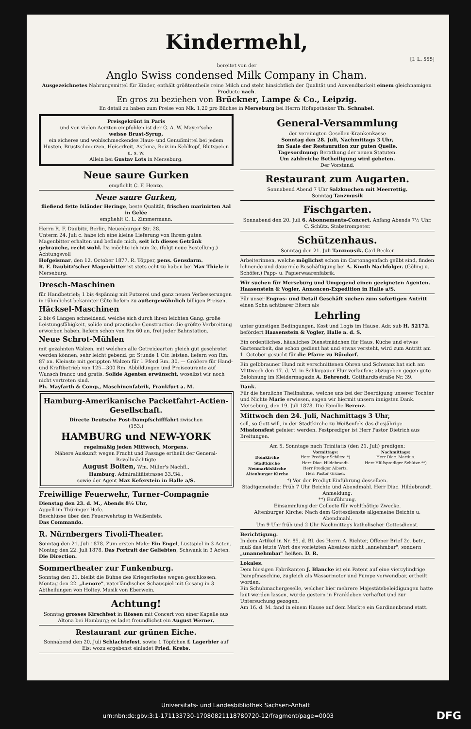Kindermehl,
[I. L. 555]
bereitet von der
Anglo Swiss condensed Milk Company in Cham.
Ausgezeichnetes Nahrungsmittel für Kinder, enthält größtentheils reine Milch und steht hinsichtlich der Qualität und Anwendbarkeit einem gleichnamigen Producte nach.
En gros zu beziehen von Brückner, Lampe & Co., Leipzig.
En detail zu haben zum Preise von Mk. 1,20 pro Büchse in Merseburg bei Herrn Hofapotheker Th. Schnabel.
Preisgekrönt in Paris
und von vielen Aerzten empfohlen ist der G. A. W. Mayer'sche
weisse Brust-Syrup,
ein sicheres und wohlschmeckendes Haus- und Genußmittel bei jedem Husten, Brustschmerzen, Heiserkeit, Asthma, Reiz im Kehlkopf, Blutspeien u. s. w.
Allein bei Gustav Lots in Merseburg.
Neue saure Gurken
empfiehlt C. F. Henze.
Neue saure Gurken,
fließend fette Isländer Heringe, beste Qualität, frischen marinirten Aal in Gelée
empfiehlt C. L. Zimmermann.
Herrn R. F. Daubitz, Berlin, Neuenburger Str. 28.
Unterm 24. Juli c. habe ich eine kleine Lieferung von Ihrem guten Magenbitter erhalten und befinde mich, seit ich dieses Getränk gebrauche, recht wohl. Da möchte ich nun 2c. (folgt neue Bestellung.)
Achtungsvoll
Hofgeismar, den 12. October 1877. R. Töpper, pens. Gensdarm.
R. F. Daubitz'scher Magenbitter ist stets echt zu haben bei Max Thiele in Merseburg.
Dresch-Maschinen
für Handbetrieb; 1 bis 4spännig mit Putzerei und ganz neuen Verbesserungen in rühmlichst bekannter Güte liefern zu außergewöhnlich billigen Preisen.
Häcksel-Maschinen
2 bis 6 Längen schneidend, welche sich durch ihren leichten Gang, große Leistungsfähigkeit, solide und practische Construction die größte Verbreitung erworben haben, liefern schon von Rm 60 an, frei jeder Bahnstation.
Neue Schrot-Mühlen
mit gezahnten Walzen, mit welchen alle Getreidearten gleich gut geschrotet werden können, sehr leicht gebend, pr. Stunde 1 Ctr. leisten, liefern von Rm. 87 an. Kleinste mit gerippten Walzen für 1 Pferd Rm. 30. — Größere für Hand- und Kraftbetrieb von 125—300 Rm. Abbildungen und Preiscourante auf Wunsch franco und gratis. Solide Agenten erwünscht, woselbst wir noch nicht vertreten sind.
Ph. Mayfarth & Comp., Maschinenfabrik, Frankfurt a. M.
Hamburg-Amerikanische Packetfahrt-Actien-Gesellschaft.
Directe Deutsche Post-Dampfschifffahrt zwischen
(153.)
HAMBURG und NEW-YORK
regelmäßig jeden Mittwoch, Morgens.
Nähere Auskunft wegen Fracht und Passage ertheilt der General-Bevollmächtigte
August Bolten, Wm. Miller's Nachfl.,
Hamburg, Admiralitätstrasse 33./34.,
sowie der Agent Max Keferstein in Halle a/S.
Freiwillige Feuerwehr, Turner-Compagnie
Dienstag den 23. d. M., Abends 8½ Uhr,
Appell im Thüringer Hofe.
Beschlüsse über den Feuerwehrtag in Weißenfels.
Das Commando.
R. Nürnbergers Tivoli-Theater.
Sonntag den 21. Juli 1878. Zum ersten Male: Ein Engel, Lustspiel in 3 Acten.
Montag den 22. Juli 1878. Das Portrait der Geliebten, Schwank in 3 Acten. Die Direction.
Sommertheater zur Funkenburg.
Sonntag den 21. bleibt die Bühne des Kriegerfestes wegen geschlossen.
Montag den 22. „Lenore", vaterländisches Schauspiel mit Gesang in 3 Abtheilungen von Holtey. Musik von Eberwein.
Achtung!
Sonntag grosses Kirschfest in Rössen mit Concert von einer Kapelle aus Altona bei Hamburg; es ladet freundlichst ein August Werner.
Restaurant zur grünen Eiche.
Sonnabend den 20. Juli Schlachtefest, sowie 1 Töpfchen f. Lagerbier auf Eis; wozu ergebenst einladet Fried. Krebs.
General-Versammlung
der vereinigten Gesellen-Krankenkasse
Sonntag den 28. Juli, Nachmittags 3 Uhr,
im Saale der Restauration zur guten Quelle.
Tagesordnung: Berathung der neuen Statuten.
Um zahlreiche Betheiligung wird gebeten.
Der Vorstand.
Restaurant zum Augarten.
Sonnabend Abend 7 Uhr Salzknochen mit Meerrettig.
Sonntag Tanzmusik
Fischgarten.
Sonnabend den 20. Juli 6. Abonnements-Concert. Anfang Abends 7½ Uhr. C. Schütz, Stabstrompeter.
Schützenhaus.
Sonntag den 21. Juli Tanzmusik. Carl Becker
Arbeiterinnen, welche möglichst schon im Cartonagenfach geübt sind, finden lohnende und dauernde Beschäftigung bei A. Knoth Nachfolger. (Göling u. Schöfer,) Papp- u. Papierwaarenfabrik.
Wir suchen für Merseburg und Umgegend einen geeigneten Agenten.
Haasenstein & Vogler, Annoncen-Expedition in Halle a/S.
Für unser Engros- und Detail Geschäft suchen zum sofortigen Antritt einen Sohn achtbarer Eltern als
Lehrling
unter günstigen Bedingungen. Kost und Logis im Hause. Adr. sub H. 52172. befördert Haasenstein & Vogler, Halle a. d. S.
Ein ordentliches, häusliches Dienstmädchen für Haus, Küche und etwas Gartenarbeit, das schon gedient hat und etwas versteht, wird zum Antritt am 1. October gesucht für die Pfarre zu Bündorf.
Ein gelbbrauner Hund mit verschnittenen Ohren und Schwanz hat sich am Mittwoch den 17. d. M. in Schkopauer Flur verlaufen; abzugeben gegen gute Belohnung im Kleidermagazin A. Behrendt, Gotthardtsstraße Nr. 39.
Dank.
Für die herzliche Theilnahme, welche uns bei der Beerdigung unserer Tochter und Nichte Marie erwiesen, sagen wir hiermit unsern innigsten Dank.
Merseburg, den 19. Juli 1878. Die Familie Berenz.
Mittwoch den 24. Juli, Nachmittags 3 Uhr,
soll, so Gott will, in der Stadtkirche zu Weißenfels das diesjährige Missionsfest gefeiert werden. Festprediger ist Herr Pastor Dietrich aus Breitungen.
Am 5. Sonntage nach Trinitatis (den 21. Juli) predigen:
| | Vormittags: | Nachmittags: |
| --- | --- | --- |
| Domkirche | Herr Prediger Schütze.*) | Herr Diac. Martius. |
| Stadtkirche | Herr Diac. Hildebrandt. | Herr Hülfsprediger Schütze.**) |
| Neumarktskirche | Herr Prediger Albertz. | |
| Altenburger Kirche | Herr Pastor Gruner. | |
*) Vor der Predigt Einführung desselben.
Stadtgemeinde: Früh 7 Uhr Beichte und Abendmahl. Herr Diac. Hildebrandt. Anmeldung.
**) Einführung.
Einsammlung der Collecte für wohlthätige Zwecke.
Altenburger Kirche: Nach dem Gottesdienste allgemeine Beichte u. Abendmahl.
Um 9 Uhr früh und 2 Uhr Nachmittags katholischer Gottesdienst.
Berichtigung.
In dem Artikel in Nr. 85. d. Bl. des Herrn A. Richter, Offener Brief 2c. betr., muß das letzte Wort des vorletzten Absatzes nicht „annehmbar", sondern „unannehmbar" heißen. D. R.
Lokales.
Dem hiesigen Fabrikanten J. Blancke ist ein Patent auf eine viercylindrige Dampfmaschine, zugleich als Wassermotor und Pumpe verwendbar, ertheilt worden.
Ein Schuhmachergeselle, welcher hier mehrere Majestätsbeleidigungen hatte laut werden lassen, wurde gestern in Frankleben verhaftet und zur Untersuchung gezogen.
Am 16. d. M. fand in einem Hause auf dem Markte ein Gardinenbrand statt.
Universitäts- und Landesbibliothek Sachsen-Anhalt
urn:nbn:de:gbv:3:1-171133730-17080821118780720-12/fragment/page=0003 DFG